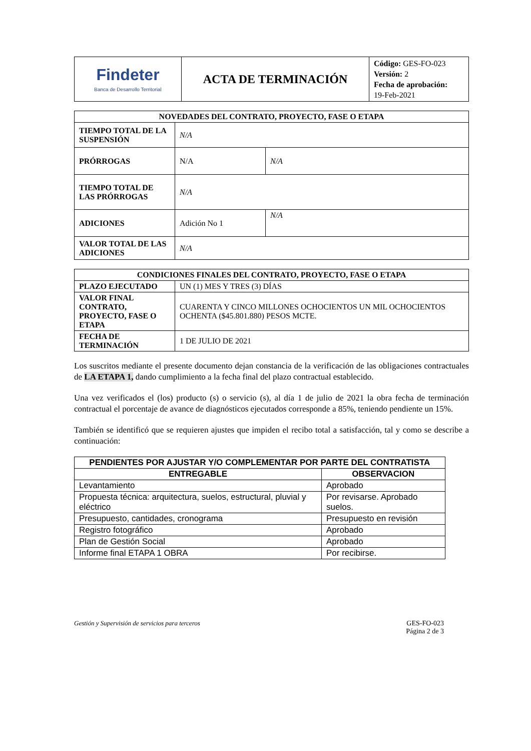| Findeter Banca de Desarrollo Territorial | ACTA DE TERMINACIÓN | Código: GES-FO-023 Versión: 2 Fecha de aprobación: 19-Feb-2021 |
| NOVEDADES DEL CONTRATO, PROYECTO, FASE O ETAPA | | |
| --- | --- | --- |
| TIEMPO TOTAL DE LA SUSPENSIÓN | N/A | |
| PRÓRROGAS | N/A | N/A |
| TIEMPO TOTAL DE LAS PRÓRROGAS | N/A | |
| ADICIONES | Adición No 1 | N/A |
| VALOR TOTAL DE LAS ADICIONES | N/A | |
| CONDICIONES FINALES DEL CONTRATO, PROYECTO, FASE O ETAPA | |
| --- | --- |
| PLAZO EJECUTADO | UN (1) MES Y TRES (3) DÍAS |
| VALOR FINAL CONTRATO, PROYECTO, FASE O ETAPA | CUARENTA Y CINCO MILLONES OCHOCIENTOS UN MIL OCHOCIENTOS OCHENTA ($45.801.880) PESOS MCTE. |
| FECHA DE TERMINACIÓN | 1 DE JULIO DE 2021 |
Los suscritos mediante el presente documento dejan constancia de la verificación de las obligaciones contractuales de LA ETAPA 1, dando cumplimiento a la fecha final del plazo contractual establecido.
Una vez verificados el (los) producto (s) o servicio (s), al día 1 de julio de 2021 la obra fecha de terminación contractual el porcentaje de avance de diagnósticos ejecutados corresponde a 85%, teniendo pendiente un 15%.
También se identificó que se requieren ajustes que impiden el recibo total a satisfacción, tal y como se describe a continuación:
| PENDIENTES POR AJUSTAR Y/O COMPLEMENTAR POR PARTE DEL CONTRATISTA | |
| --- | --- |
| ENTREGABLE | OBSERVACION |
| Levantamiento | Aprobado |
| Propuesta técnica: arquitectura, suelos, estructural, pluvial y eléctrico | Por revisarse. Aprobado suelos. |
| Presupuesto, cantidades, cronograma | Presupuesto en revisión |
| Registro fotográfico | Aprobado |
| Plan de Gestión Social | Aprobado |
| Informe final ETAPA 1 OBRA | Por recibirse. |
Gestión y Supervisión de servicios para terceros GES-FO-023
Página 2 de 3